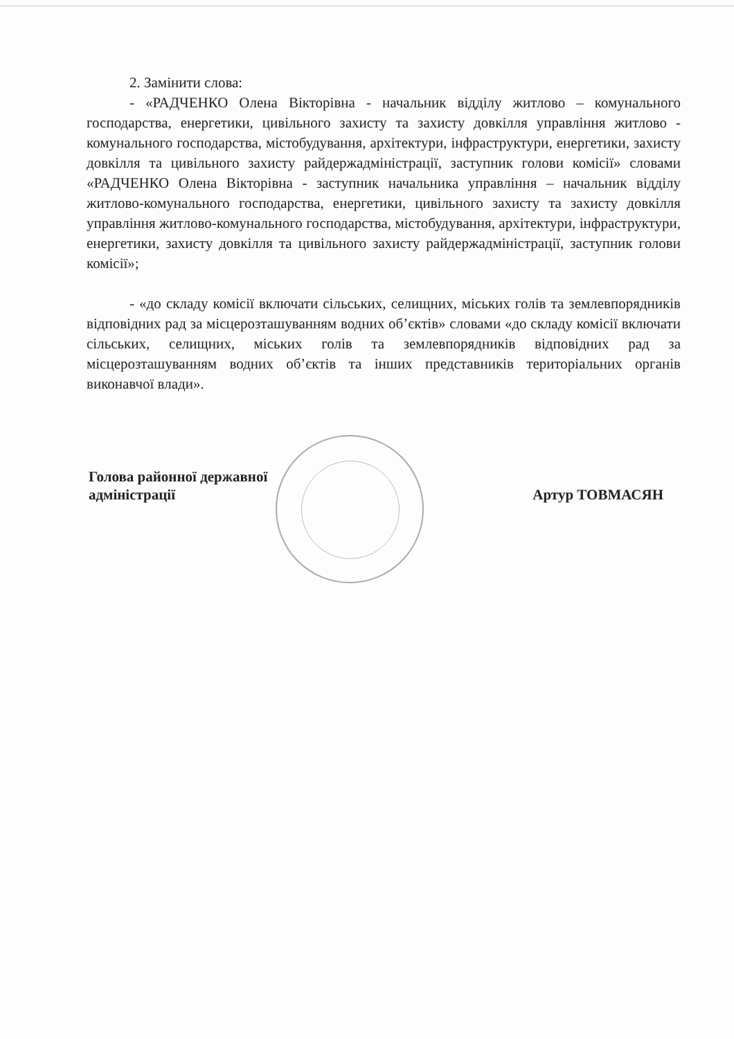2. Замінити слова:
- «РАДЧЕНКО Олена Вікторівна - начальник відділу житлово – комунального господарства, енергетики, цивільного захисту та захисту довкілля управління житлово - комунального господарства, містобудування, архітектури, інфраструктури, енергетики, захисту довкілля та цивільного захисту райдержадміністрації, заступник голови комісії» словами «РАДЧЕНКО Олена Вікторівна - заступник начальника управління – начальник відділу житлово-комунального господарства, енергетики, цивільного захисту та захисту довкілля управління житлово-комунального господарства, містобудування, архітектури, інфраструктури, енергетики, захисту довкілля та цивільного захисту райдержадміністрації, заступник голови комісії»;
- «до складу комісії включати сільських, селищних, міських голів та землевпорядників відповідних рад за місцерозташуванням водних об’єктів» словами «до складу комісії включати сільських, селищних, міських голів та землевпорядників відповідних рад за місцерозташуванням водних об’єктів та інших представників територіальних органів виконавчої влади».
Голова районної державної
адміністрації
Артур ТОВМАСЯН